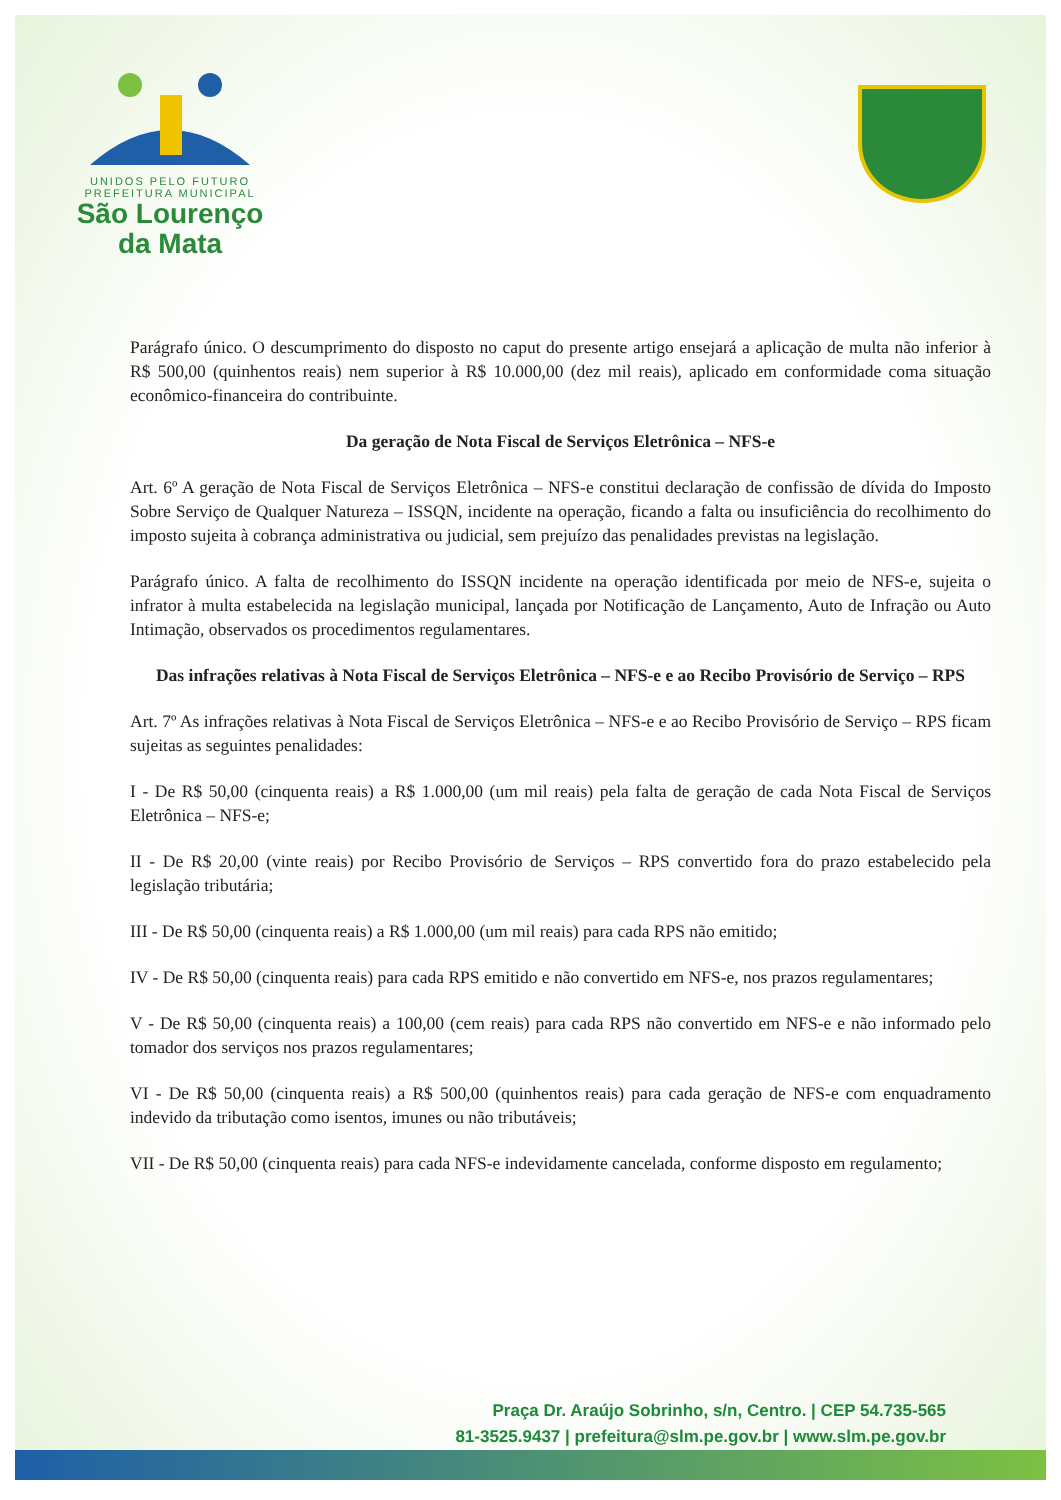UNIDOS PELO FUTURO
PREFEITURA MUNICIPAL
São Lourenço
da Mata
Parágrafo único. O descumprimento do disposto no caput do presente artigo ensejará a aplicação de multa não inferior à R$ 500,00 (quinhentos reais) nem superior à R$ 10.000,00 (dez mil reais), aplicado em conformidade coma situação econômico-financeira do contribuinte.
Da geração de Nota Fiscal de Serviços Eletrônica – NFS-e
Art. 6º A geração de Nota Fiscal de Serviços Eletrônica – NFS-e constitui declaração de confissão de dívida do Imposto Sobre Serviço de Qualquer Natureza – ISSQN, incidente na operação, ficando a falta ou insuficiência do recolhimento do imposto sujeita à cobrança administrativa ou judicial, sem prejuízo das penalidades previstas na legislação.
Parágrafo único. A falta de recolhimento do ISSQN incidente na operação identificada por meio de NFS-e, sujeita o infrator à multa estabelecida na legislação municipal, lançada por Notificação de Lançamento, Auto de Infração ou Auto Intimação, observados os procedimentos regulamentares.
Das infrações relativas à Nota Fiscal de Serviços Eletrônica – NFS-e e ao Recibo Provisório de Serviço – RPS
Art. 7º As infrações relativas à Nota Fiscal de Serviços Eletrônica – NFS-e e ao Recibo Provisório de Serviço – RPS ficam sujeitas as seguintes penalidades:
I - De R$ 50,00 (cinquenta reais) a R$ 1.000,00 (um mil reais) pela falta de geração de cada Nota Fiscal de Serviços Eletrônica – NFS-e;
II - De R$ 20,00 (vinte reais) por Recibo Provisório de Serviços – RPS convertido fora do prazo estabelecido pela legislação tributária;
III - De R$ 50,00 (cinquenta reais) a R$ 1.000,00 (um mil reais) para cada RPS não emitido;
IV - De R$ 50,00 (cinquenta reais) para cada RPS emitido e não convertido em NFS-e, nos prazos regulamentares;
V - De R$ 50,00 (cinquenta reais) a 100,00 (cem reais) para cada RPS não convertido em NFS-e e não informado pelo tomador dos serviços nos prazos regulamentares;
VI - De R$ 50,00 (cinquenta reais) a R$ 500,00 (quinhentos reais) para cada geração de NFS-e com enquadramento indevido da tributação como isentos, imunes ou não tributáveis;
VII - De R$ 50,00 (cinquenta reais) para cada NFS-e indevidamente cancelada, conforme disposto em regulamento;
Praça Dr. Araújo Sobrinho, s/n, Centro. | CEP 54.735-565
81-3525.9437 | prefeitura@slm.pe.gov.br | www.slm.pe.gov.br